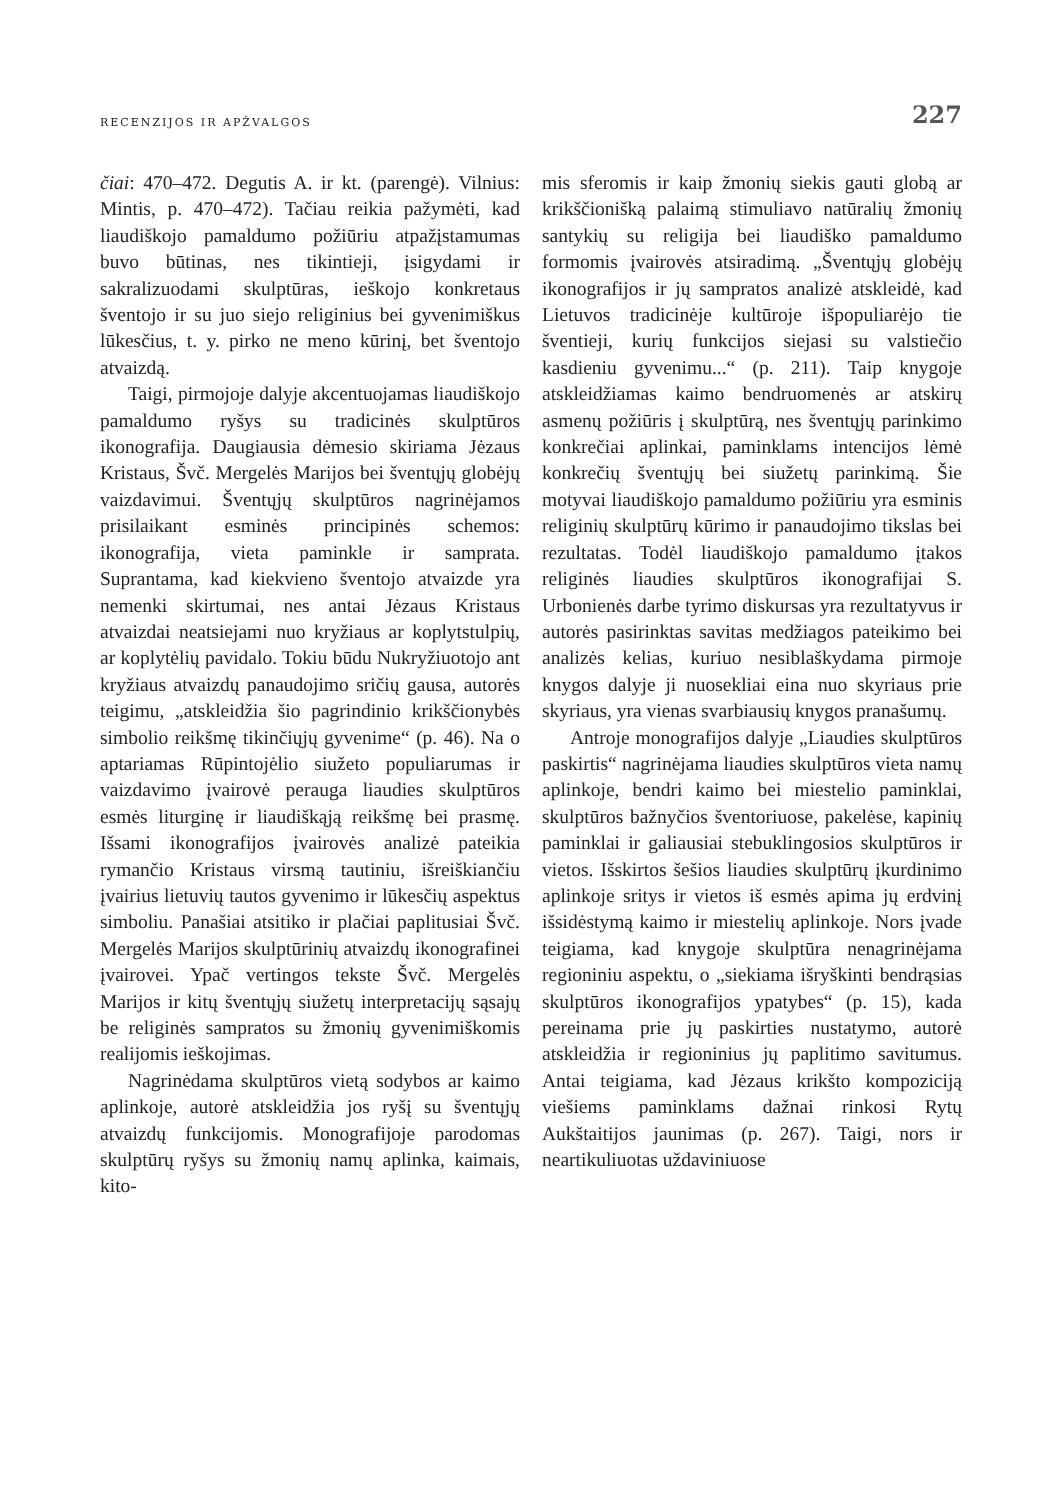RECENZIJOS IR APŽVALGOS 227
čiai: 470–472. Degutis A. ir kt. (parengė). Vilnius: Mintis, p. 470–472). Tačiau reikia pažymėti, kad liaudiškojo pamaldumo požiūriu atpažįstamumas buvo būtinas, nes tikintieji, įsigydami ir sakralizuodami skulptūras, ieškojo konkretaus šventojo ir su juo siejo religinius bei gyvenimiškus lūkesčius, t. y. pirko ne meno kūrinį, bet šventojo atvaizdą.
Taigi, pirmojoje dalyje akcentuojamas liaudiškojo pamaldumo ryšys su tradicinės skulptūros ikonografija. Daugiausia dėmesio skiriama Jėzaus Kristaus, Švč. Mergelės Marijos bei šventųjų globėjų vaizdavimui. Šventųjų skulptūros nagrinėjamos prisilaikant esminės principinės schemos: ikonografija, vieta paminkle ir samprata. Suprantama, kad kiekvieno šventojo atvaizde yra nemenki skirtumai, nes antai Jėzaus Kristaus atvaizdai neatsiejami nuo kryžiaus ar koplytstulpių, ar koplytėlių pavidalo. Tokiu būdu Nukryžiuotojo ant kryžiaus atvaizdų panaudojimo sričių gausa, autorės teigimu, „atskleidžia šio pagrindinio krikščionybės simbolio reikšmę tikinčiųjų gyvenime“ (p. 46). Na o aptariamas Rūpintojėlio siužeto populiarumas ir vaizdavimo įvairovė perauga liaudies skulptūros esmės liturginę ir liaudiškąją reikšmę bei prasmę. Išsami ikonografijos įvairovės analizė pateikia rymančio Kristaus virsmą tautiniu, išreiškiančiu įvairius lietuvių tautos gyvenimo ir lūkesčių aspektus simboliu. Panašiai atsitiko ir plačiai paplitusiai Švč. Mergelės Marijos skulptūrinių atvaizdų ikonografinei įvairovei. Ypač vertingos tekste Švč. Mergelės Marijos ir kitų šventųjų siužetų interpretacijų sąsajų be religinės sampratos su žmonių gyvenimiškomis realijomis ieškojimas.
Nagrinėdama skulptūros vietą sodybos ar kaimo aplinkoje, autorė atskleidžia jos ryšį su šventųjų atvaizdų funkcijomis. Monografijoje parodomas skulptūrų ryšys su žmonių namų aplinka, kaimais, kito-
mis sferomis ir kaip žmonių siekis gauti globą ar krikščionišką palaimą stimuliavo natūralių žmonių santykių su religija bei liaudiško pamaldumo formomis įvairovės atsiradimą. „Šventųjų globėjų ikonografijos ir jų sampratos analizė atskleidė, kad Lietuvos tradicinėje kultūroje išpopuliarėjo tie šventieji, kurių funkcijos siejasi su valstiečio kasdieniu gyvenimu...“ (p. 211). Taip knygoje atskleidžiamas kaimo bendruomenės ar atskirų asmenų požiūris į skulptūrą, nes šventųjų parinkimo konkrečiai aplinkai, paminklams intencijos lėmė konkrečių šventųjų bei siužetų parinkimą. Šie motyvai liaudiškojo pamaldumo požiūriu yra esminis religinių skulptūrų kūrimo ir panaudojimo tikslas bei rezultatas. Todėl liaudiškojo pamaldumo įtakos religinės liaudies skulptūros ikonografijai S. Urbonienės darbe tyrimo diskursas yra rezultatyvus ir autorės pasirinktas savitas medžiagos pateikimo bei analizės kelias, kuriuo nesiblaškydama pirmoje knygos dalyje ji nuosekliai eina nuo skyriaus prie skyriaus, yra vienas svarbiausių knygos pranašumų.
Antroje monografijos dalyje „Liaudies skulptūros paskirtis“ nagrinėjama liaudies skulptūros vieta namų aplinkoje, bendri kaimo bei miestelio paminklai, skulptūros bažnyčios šventoriuose, pakelėse, kapinių paminklai ir galiausiai stebuklingosios skulptūros ir vietos. Išskirtos šešios liaudies skulptūrų įkurdinimo aplinkoje sritys ir vietos iš esmės apima jų erdvinį išsidėstymą kaimo ir miestelių aplinkoje. Nors įvade teigiama, kad knygoje skulptūra nenagrinėjama regioniniu aspektu, o „siekiama išryškinti bendrąsias skulptūros ikonografijos ypatybes“ (p. 15), kada pereinama prie jų paskirties nustatymo, autorė atskleidžia ir regioninius jų paplitimo savitumus. Antai teigiama, kad Jėzaus krikšto kompoziciją viešiems paminklams dažnai rinkosi Rytų Aukštaitijos jaunimas (p. 267). Taigi, nors ir neartikuliuotas uždaviniuose